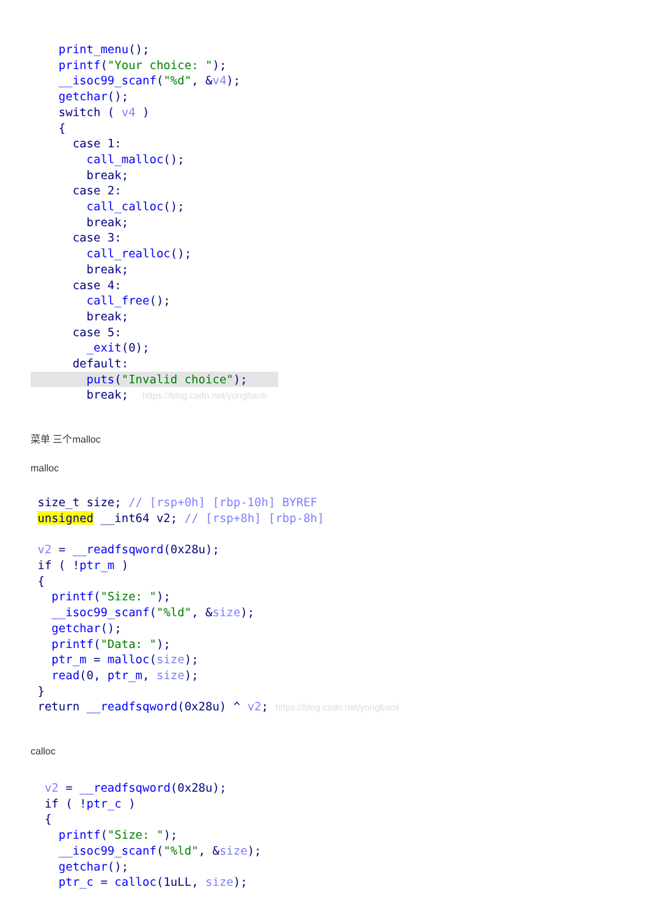print_menu();
    printf("Your choice: ");
    __isoc99_scanf("%d", &v4);
    getchar();
    switch ( v4 )
    {
      case 1:
        call_malloc();
        break;
      case 2:
        call_calloc();
        break;
      case 3:
        call_realloc();
        break;
      case 4:
        call_free();
        break;
      case 5:
        _exit(0);
      default:
        puts("Invalid choice");
        break;  https://blog.csdn.net/yongbaoii
菜单 三个malloc
malloc
 size_t size; // [rsp+0h] [rbp-10h] BYREF
 unsigned __int64 v2; // [rsp+8h] [rbp-8h]

 v2 = __readfsqword(0x28u);
 if ( !ptr_m )
 {
   printf("Size: ");
   __isoc99_scanf("%ld", &size);
   getchar();
   printf("Data: ");
   ptr_m = malloc(size);
   read(0, ptr_m, size);
 }
 return __readfsqword(0x28u) ^ v2; https://blog.csdn.net/yongbaoii
calloc
  v2 = __readfsqword(0x28u);
  if ( !ptr_c )
  {
    printf("Size: ");
    __isoc99_scanf("%ld", &size);
    getchar();
    ptr_c = calloc(1uLL, size);